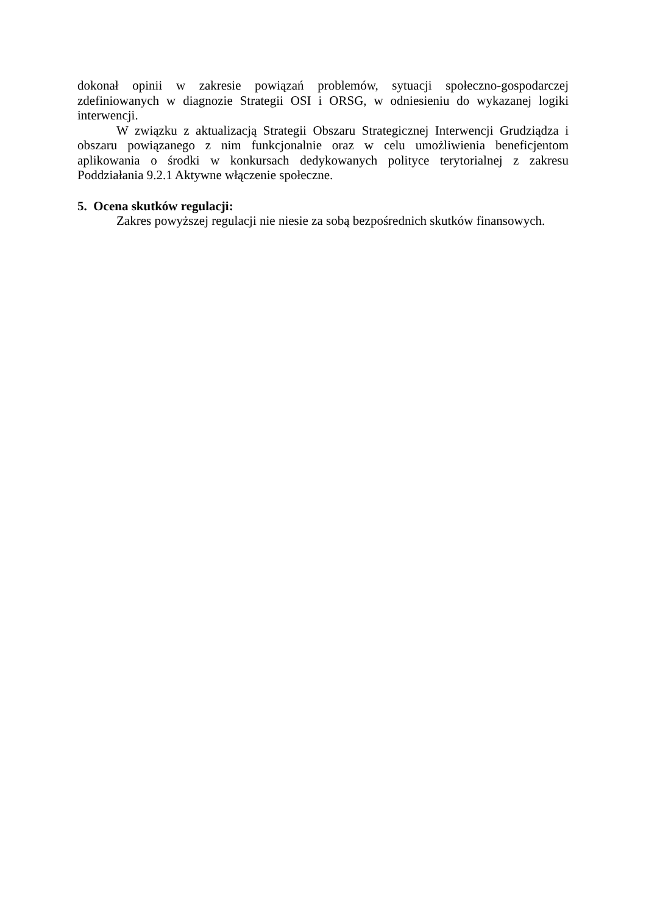dokonał opinii w zakresie powiązań problemów, sytuacji społeczno-gospodarczej zdefiniowanych w diagnozie Strategii OSI i ORSG, w odniesieniu do wykazanej logiki interwencji.
W związku z aktualizacją Strategii Obszaru Strategicznej Interwencji Grudziądza i obszaru powiązanego z nim funkcjonalnie oraz w celu umożliwienia beneficjentom aplikowania o środki w konkursach dedykowanych polityce terytorialnej z zakresu Poddziałania 9.2.1 Aktywne włączenie społeczne.
5. Ocena skutków regulacji:
Zakres powyższej regulacji nie niesie za sobą bezpośrednich skutków finansowych.